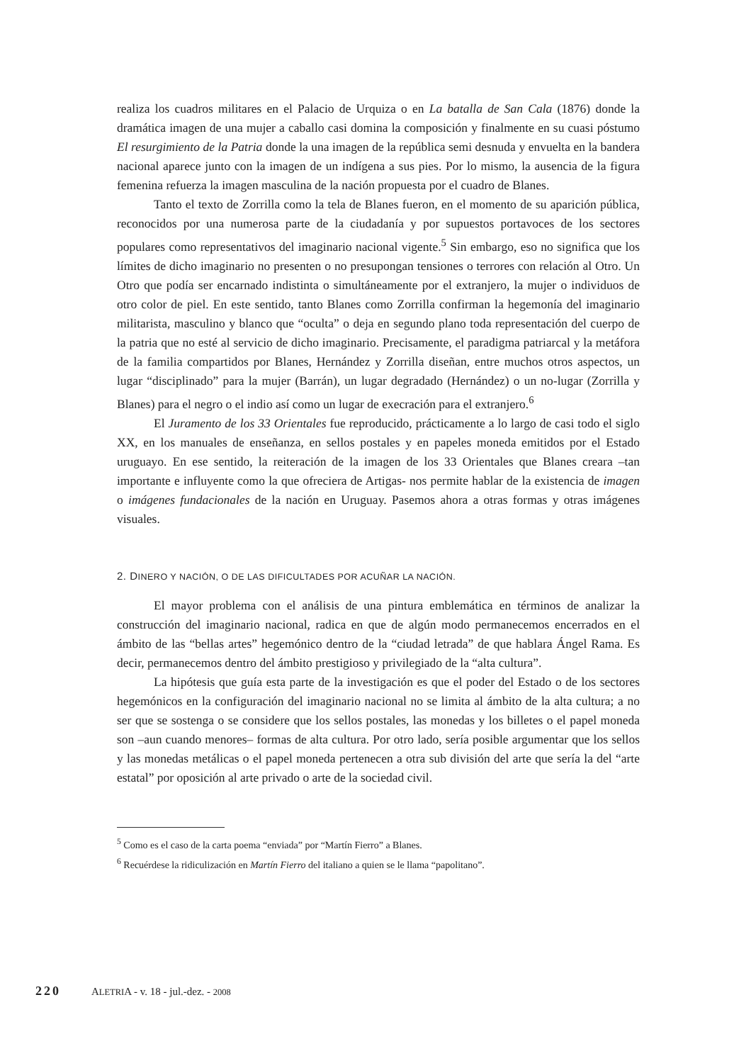realiza los cuadros militares en el Palacio de Urquiza o en La batalla de San Cala (1876) donde la dramática imagen de una mujer a caballo casi domina la composición y finalmente en su cuasi póstumo El resurgimiento de la Patria donde la una imagen de la república semi desnuda y envuelta en la bandera nacional aparece junto con la imagen de un indígena a sus pies. Por lo mismo, la ausencia de la figura femenina refuerza la imagen masculina de la nación propuesta por el cuadro de Blanes.
Tanto el texto de Zorrilla como la tela de Blanes fueron, en el momento de su aparición pública, reconocidos por una numerosa parte de la ciudadanía y por supuestos portavoces de los sectores populares como representativos del imaginario nacional vigente.<sup>5</sup> Sin embargo, eso no significa que los límites de dicho imaginario no presenten o no presupongan tensiones o terrores con relación al Otro. Un Otro que podía ser encarnado indistinta o simultáneamente por el extranjero, la mujer o individuos de otro color de piel. En este sentido, tanto Blanes como Zorrilla confirman la hegemonía del imaginario militarista, masculino y blanco que “oculta” o deja en segundo plano toda representación del cuerpo de la patria que no esté al servicio de dicho imaginario. Precisamente, el paradigma patriarcal y la metáfora de la familia compartidos por Blanes, Hernández y Zorrilla diseñan, entre muchos otros aspectos, un lugar “disciplinado” para la mujer (Barrán), un lugar degradado (Hernández) o un no-lugar (Zorrilla y Blanes) para el negro o el indio así como un lugar de execración para el extranjero.<sup>6</sup>
El Juramento de los 33 Orientales fue reproducido, prácticamente a lo largo de casi todo el siglo XX, en los manuales de enseñanza, en sellos postales y en papeles moneda emitidos por el Estado uruguayo. En ese sentido, la reiteración de la imagen de los 33 Orientales que Blanes creara –tan importante e influyente como la que ofreciera de Artigas- nos permite hablar de la existencia de imagen o imágenes fundacionales de la nación en Uruguay. Pasemos ahora a otras formas y otras imágenes visuales.
2. DINERO Y NACIÓN, O DE LAS DIFICULTADES POR ACUÑAR LA NACIÓN.
El mayor problema con el análisis de una pintura emblemática en términos de analizar la construcción del imaginario nacional, radica en que de algún modo permanecemos encerrados en el ámbito de las “bellas artes” hegemónico dentro de la “ciudad letrada” de que hablara Ángel Rama. Es decir, permanecemos dentro del ámbito prestigioso y privilegiado de la “alta cultura”.
La hipótesis que guía esta parte de la investigación es que el poder del Estado o de los sectores hegemónicos en la configuración del imaginario nacional no se limita al ámbito de la alta cultura; a no ser que se sostenga o se considere que los sellos postales, las monedas y los billetes o el papel moneda son –aun cuando menores– formas de alta cultura. Por otro lado, sería posible argumentar que los sellos y las monedas metálicas o el papel moneda pertenecen a otra sub división del arte que sería la del “arte estatal” por oposición al arte privado o arte de la sociedad civil.
<sup>5</sup> Como es el caso de la carta poema “enviada” por “Martín Fierro” a Blanes.
<sup>6</sup> Recuérdese la ridiculización en Martín Fierro del italiano a quien se le llama “papolitano”.
220 ALETRIA - v. 18 - jul.-dez. - 2008